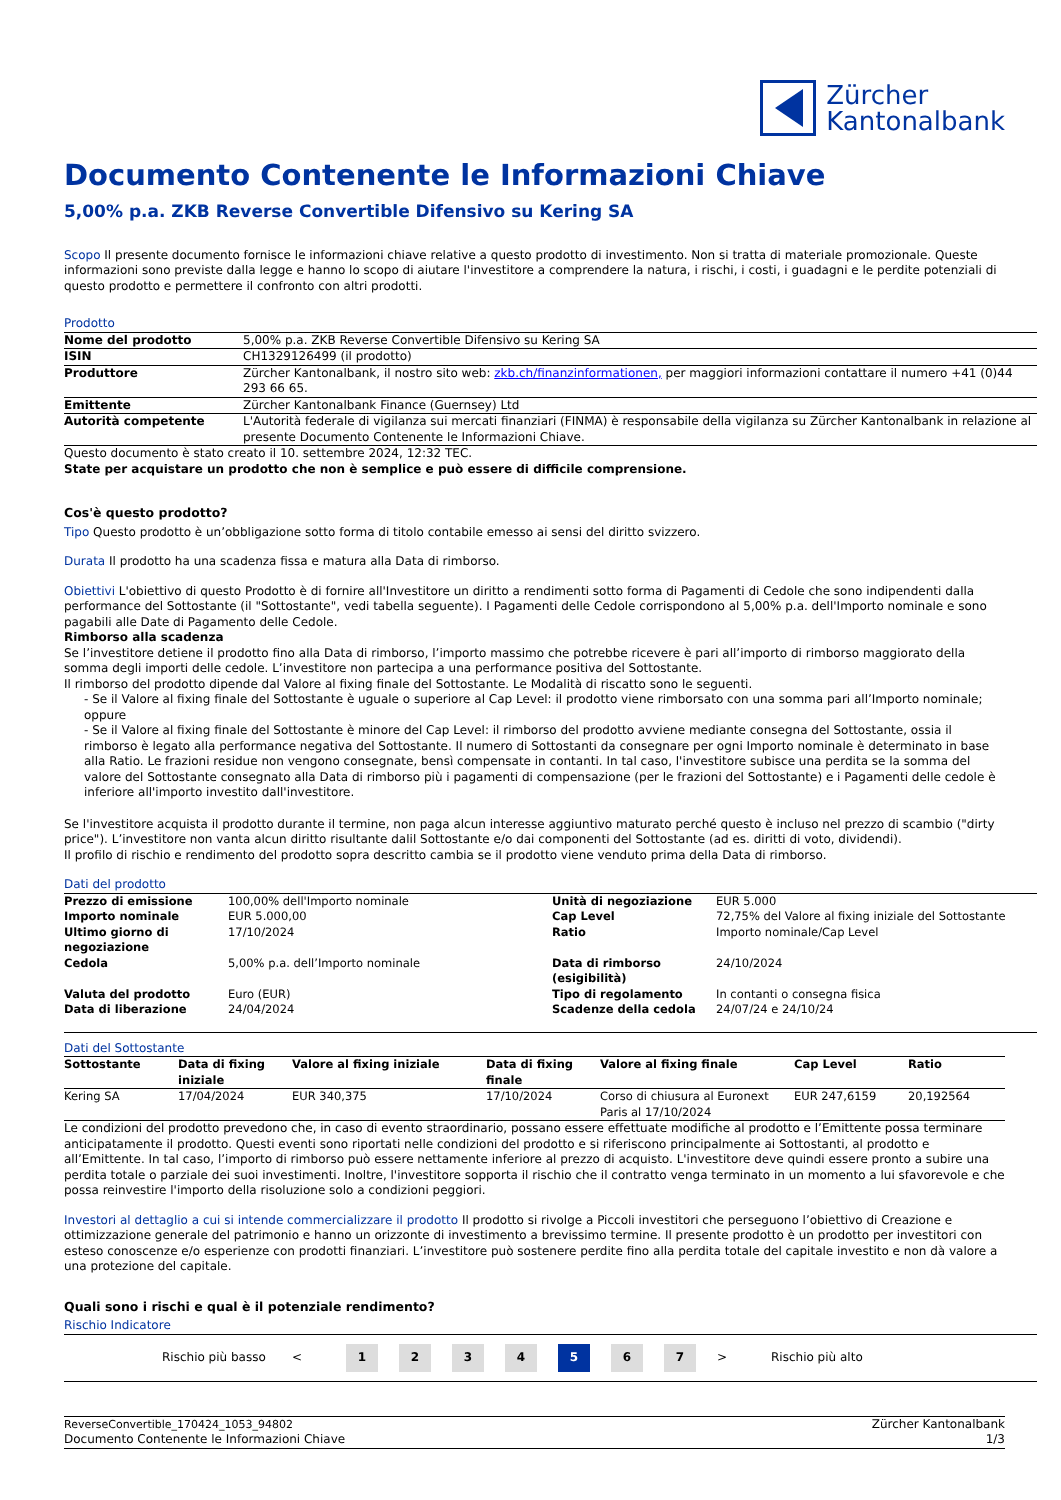Zürcher
Kantonalbank
Documento Contenente le Informazioni Chiave
5,00% p.a. ZKB Reverse Convertible Difensivo su Kering SA
Scopo Il presente documento fornisce le informazioni chiave relative a questo prodotto di investimento. Non si tratta di materiale promozionale. Queste informazioni sono previste dalla legge e hanno lo scopo di aiutare l'investitore a comprendere la natura, i rischi, i costi, i guadagni e le perdite potenziali di questo prodotto e permettere il confronto con altri prodotti.
Prodotto
| Nome del prodotto | 5,00% p.a. ZKB Reverse Convertible Difensivo su Kering SA |
| ISIN | CH1329126499 (il prodotto) |
| Produttore | Zürcher Kantonalbank, il nostro sito web: zkb.ch/finanzinformationen, per maggiori informazioni contattare il numero +41 (0)44 293 66 65. |
| Emittente | Zürcher Kantonalbank Finance (Guernsey) Ltd |
| Autorità competente | L'Autorità federale di vigilanza sui mercati finanziari (FINMA) è responsabile della vigilanza su Zürcher Kantonalbank in relazione al presente Documento Contenente le Informazioni Chiave. |
Questo documento è stato creato il 10. settembre 2024, 12:32 TEC.
State per acquistare un prodotto che non è semplice e può essere di difficile comprensione.
Cos'è questo prodotto?
Tipo Questo prodotto è un’obbligazione sotto forma di titolo contabile emesso ai sensi del diritto svizzero.
Durata Il prodotto ha una scadenza fissa e matura alla Data di rimborso.
Obiettivi L'obiettivo di questo Prodotto è di fornire all'Investitore un diritto a rendimenti sotto forma di Pagamenti di Cedole che sono indipendenti dalla performance del Sottostante (il "Sottostante", vedi tabella seguente). I Pagamenti delle Cedole corrispondono al 5,00% p.a. dell'Importo nominale e sono pagabili alle Date di Pagamento delle Cedole.
Rimborso alla scadenza
Se l’investitore detiene il prodotto fino alla Data di rimborso, l’importo massimo che potrebbe ricevere è pari all’importo di rimborso maggiorato della somma degli importi delle cedole. L’investitore non partecipa a una performance positiva del Sottostante.
Il rimborso del prodotto dipende dal Valore al fixing finale del Sottostante. Le Modalità di riscatto sono le seguenti.
- Se il Valore al fixing finale del Sottostante è uguale o superiore al Cap Level: il prodotto viene rimborsato con una somma pari all’Importo nominale; oppure
- Se il Valore al fixing finale del Sottostante è minore del Cap Level: il rimborso del prodotto avviene mediante consegna del Sottostante, ossia il rimborso è legato alla performance negativa del Sottostante. Il numero di Sottostanti da consegnare per ogni Importo nominale è determinato in base alla Ratio. Le frazioni residue non vengono consegnate, bensì compensate in contanti. In tal caso, l'investitore subisce una perdita se la somma del valore del Sottostante consegnato alla Data di rimborso più i pagamenti di compensazione (per le frazioni del Sottostante) e i Pagamenti delle cedole è inferiore all'importo investito dall'investitore.
Se l'investitore acquista il prodotto durante il termine, non paga alcun interesse aggiuntivo maturato perché questo è incluso nel prezzo di scambio ("dirty price"). L’investitore non vanta alcun diritto risultante dalil Sottostante e/o dai componenti del Sottostante (ad es. diritti di voto, dividendi).
Il profilo di rischio e rendimento del prodotto sopra descritto cambia se il prodotto viene venduto prima della Data di rimborso.
Dati del prodotto
| Prezzo di emissione | 100,00% dell'Importo nominale | Unità di negoziazione | EUR 5.000 |
| Importo nominale | EUR 5.000,00 | Cap Level | 72,75% del Valore al fixing iniziale del Sottostante |
| Ultimo giorno di negoziazione | 17/10/2024 | Ratio | Importo nominale/Cap Level |
| Cedola | 5,00% p.a. dell’Importo nominale | Data di rimborso (esigibilità) | 24/10/2024 |
| Valuta del prodotto | Euro (EUR) | Tipo di regolamento | In contanti o consegna fisica |
| Data di liberazione | 24/04/2024 | Scadenze della cedola | 24/07/24 e 24/10/24 |
Dati del Sottostante
| Sottostante | Data di fixing iniziale | Valore al fixing iniziale | Data di fixing finale | Valore al fixing finale | Cap Level | Ratio |
| --- | --- | --- | --- | --- | --- | --- |
| Kering SA | 17/04/2024 | EUR 340,375 | 17/10/2024 | Corso di chiusura al Euronext Paris al 17/10/2024 | EUR 247,6159 | 20,192564 |
Le condizioni del prodotto prevedono che, in caso di evento straordinario, possano essere effettuate modifiche al prodotto e l’Emittente possa terminare anticipatamente il prodotto. Questi eventi sono riportati nelle condizioni del prodotto e si riferiscono principalmente ai Sottostanti, al prodotto e all’Emittente. In tal caso, l’importo di rimborso può essere nettamente inferiore al prezzo di acquisto. L'investitore deve quindi essere pronto a subire una perdita totale o parziale dei suoi investimenti. Inoltre, l'investitore sopporta il rischio che il contratto venga terminato in un momento a lui sfavorevole e che possa reinvestire l'importo della risoluzione solo a condizioni peggiori.
Investori al dettaglio a cui si intende commercializzare il prodotto Il prodotto si rivolge a Piccoli investitori che perseguono l’obiettivo di Creazione e ottimizzazione generale del patrimonio e hanno un orizzonte di investimento a brevissimo termine. Il presente prodotto è un prodotto per investitori con esteso conoscenze e/o esperienze con prodotti finanziari. L’investitore può sostenere perdite fino alla perdita totale del capitale investito e non dà valore a una protezione del capitale.
Quali sono i rischi e qual è il potenziale rendimento?
Rischio Indicatore
Rischio più basso <
1 2 3 4 5 6 7
> Rischio più alto
ReverseConvertible_170424_1053_94802
Documento Contenente le Informazioni Chiave
Zürcher Kantonalbank
1/3